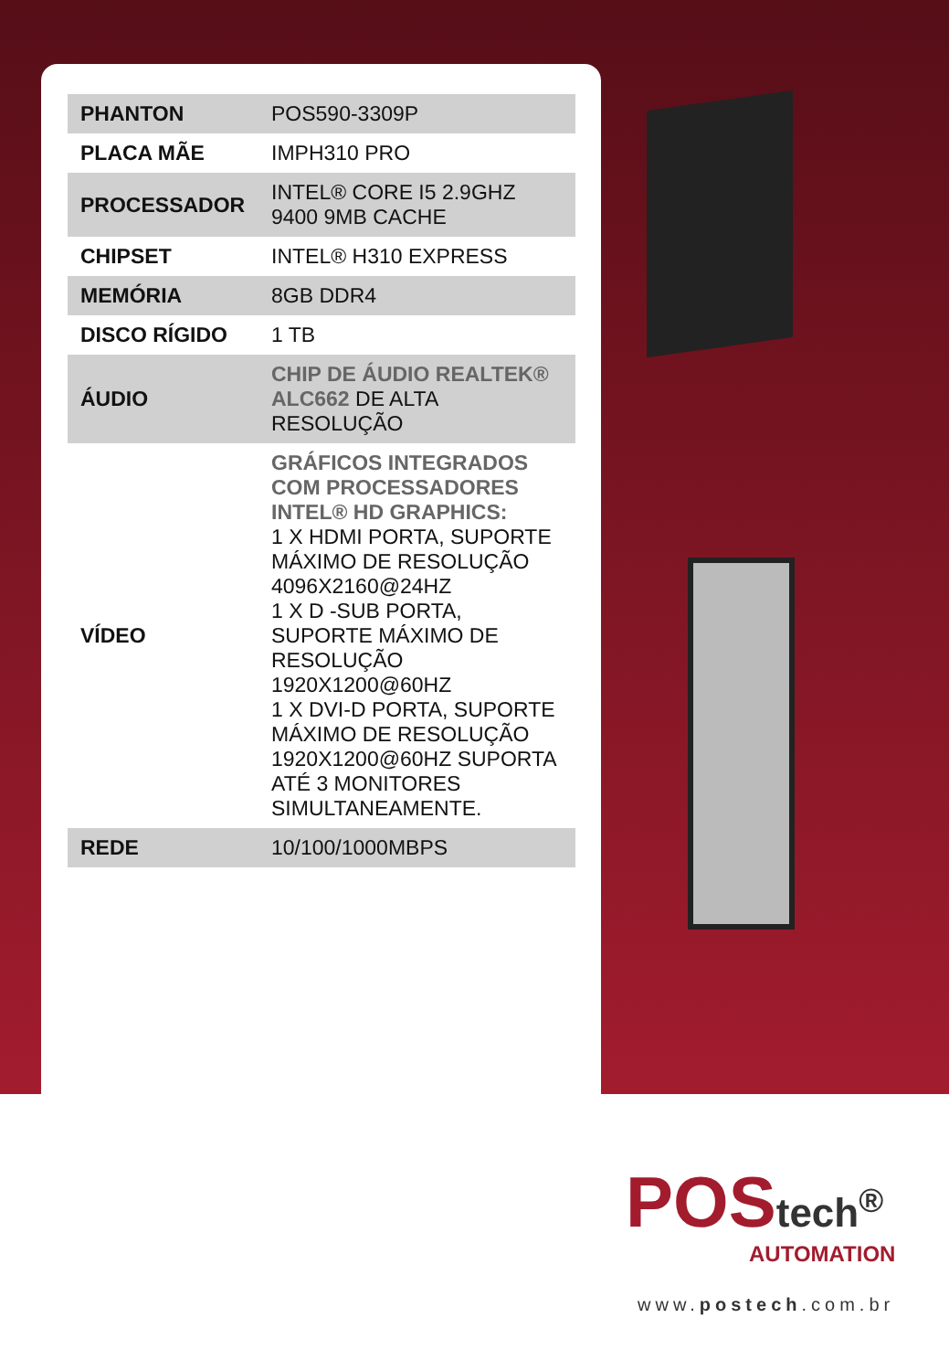| PHANTON | POS590-3309P |
| PLACA MÃE | IMPH310 PRO |
| PROCESSADOR | INTEL® CORE I5 2.9GHZ 9400 9MB CACHE |
| CHIPSET | INTEL® H310 EXPRESS |
| MEMÓRIA | 8GB DDR4 |
| DISCO RÍGIDO | 1 TB |
| ÁUDIO | CHIP DE ÁUDIO REALTEK® ALC662 DE ALTA RESOLUÇÃO |
| VÍDEO | GRÁFICOS INTEGRADOS COM PROCESSADORES INTEL® HD GRAPHICS: 1 X HDMI PORTA, SUPORTE MÁXIMO DE RESOLUÇÃO 4096X2160@24HZ 1 X D -SUB PORTA, SUPORTE MÁXIMO DE RESOLUÇÃO 1920X1200@60HZ 1 X DVI-D PORTA, SUPORTE MÁXIMO DE RESOLUÇÃO 1920X1200@60HZ SUPORTA ATÉ 3 MONITORES SIMULTANEAMENTE. |
| REDE | 10/100/1000MBPS |
POStech<sup>®</sup>
AUTOMATION
www.postech.com.br